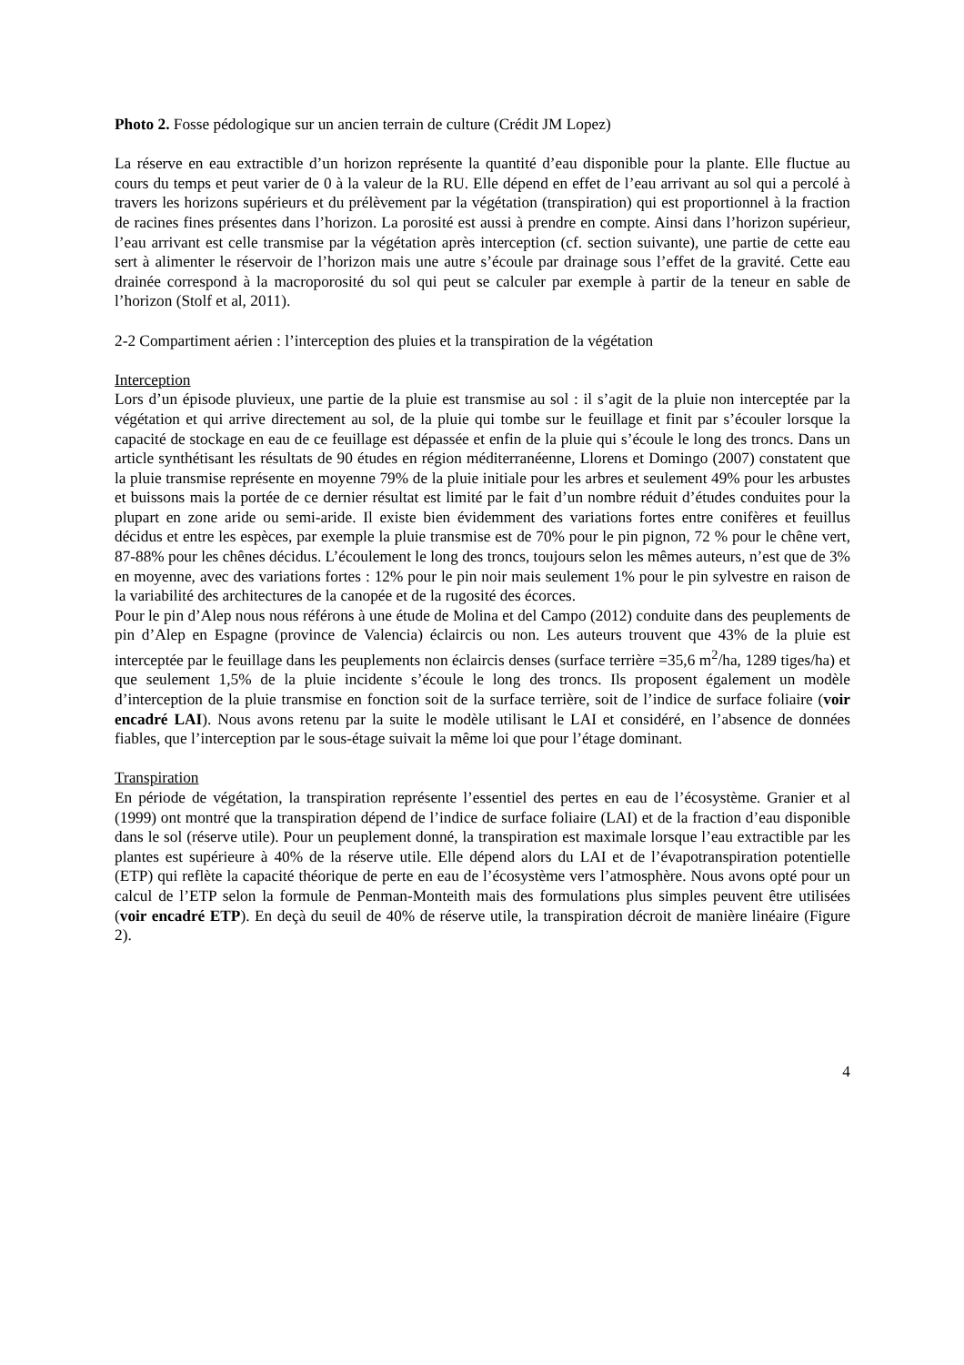Photo 2. Fosse pédologique sur un ancien terrain de culture (Crédit JM Lopez)
La réserve en eau extractible d’un horizon représente la quantité d’eau disponible pour la plante. Elle fluctue au cours du temps et peut varier de 0 à la valeur de la RU. Elle dépend en effet de l’eau arrivant au sol qui a percolé à travers les horizons supérieurs et du prélèvement par la végétation (transpiration) qui est proportionnel à la fraction de racines fines présentes dans l’horizon. La porosité est aussi à prendre en compte. Ainsi dans l’horizon supérieur, l’eau arrivant est celle transmise par la végétation après interception (cf. section suivante), une partie de cette eau sert à alimenter le réservoir de l’horizon mais une autre s’écoule par drainage sous l’effet de la gravité. Cette eau drainée correspond à la macroporosité du sol qui peut se calculer par exemple à partir de la teneur en sable de l’horizon (Stolf et al, 2011).
2-2 Compartiment aérien : l’interception des pluies et la transpiration de la végétation
Interception
Lors d’un épisode pluvieux, une partie de la pluie est transmise au sol : il s’agit de la pluie non interceptée par la végétation et qui arrive directement au sol, de la pluie qui tombe sur le feuillage et finit par s’écouler lorsque la capacité de stockage en eau de ce feuillage est dépassée et enfin de la pluie qui s’écoule le long des troncs. Dans un article synthétisant les résultats de 90 études en région méditerranéenne, Llorens et Domingo (2007) constatent que la pluie transmise représente en moyenne 79% de la pluie initiale pour les arbres et seulement 49% pour les arbustes et buissons mais la portée de ce dernier résultat est limité par le fait d’un nombre réduit d’études conduites pour la plupart en zone aride ou semi-aride. Il existe bien évidemment des variations fortes entre conifères et feuillus décidus et entre les espèces, par exemple la pluie transmise est de 70% pour le pin pignon, 72 % pour le chêne vert, 87-88% pour les chênes décidus. L’écoulement le long des troncs, toujours selon les mêmes auteurs, n’est que de 3% en moyenne, avec des variations fortes : 12% pour le pin noir mais seulement 1% pour le pin sylvestre en raison de la variabilité des architectures de la canopée et de la rugosité des écorces.
Pour le pin d’Alep nous nous référons à une étude de Molina et del Campo (2012) conduite dans des peuplements de pin d’Alep en Espagne (province de Valencia) éclaircis ou non. Les auteurs trouvent que 43% de la pluie est interceptée par le feuillage dans les peuplements non éclaircis denses (surface terrière =35,6 m<sup>2</sup>/ha, 1289 tiges/ha) et que seulement 1,5% de la pluie incidente s’écoule le long des troncs. Ils proposent également un modèle d’interception de la pluie transmise en fonction soit de la surface terrière, soit de l’indice de surface foliaire (voir encadré LAI). Nous avons retenu par la suite le modèle utilisant le LAI et considéré, en l’absence de données fiables, que l’interception par le sous-étage suivait la même loi que pour l’étage dominant.
Transpiration
En période de végétation, la transpiration représente l’essentiel des pertes en eau de l’écosystème. Granier et al (1999) ont montré que la transpiration dépend de l’indice de surface foliaire (LAI) et de la fraction d’eau disponible dans le sol (réserve utile). Pour un peuplement donné, la transpiration est maximale lorsque l’eau extractible par les plantes est supérieure à 40% de la réserve utile. Elle dépend alors du LAI et de l’évapotranspiration potentielle (ETP) qui reflète la capacité théorique de perte en eau de l’écosystème vers l’atmosphère. Nous avons opté pour un calcul de l’ETP selon la formule de Penman-Monteith mais des formulations plus simples peuvent être utilisées (voir encadré ETP). En deçà du seuil de 40% de réserve utile, la transpiration décroit de manière linéaire (Figure 2).
4